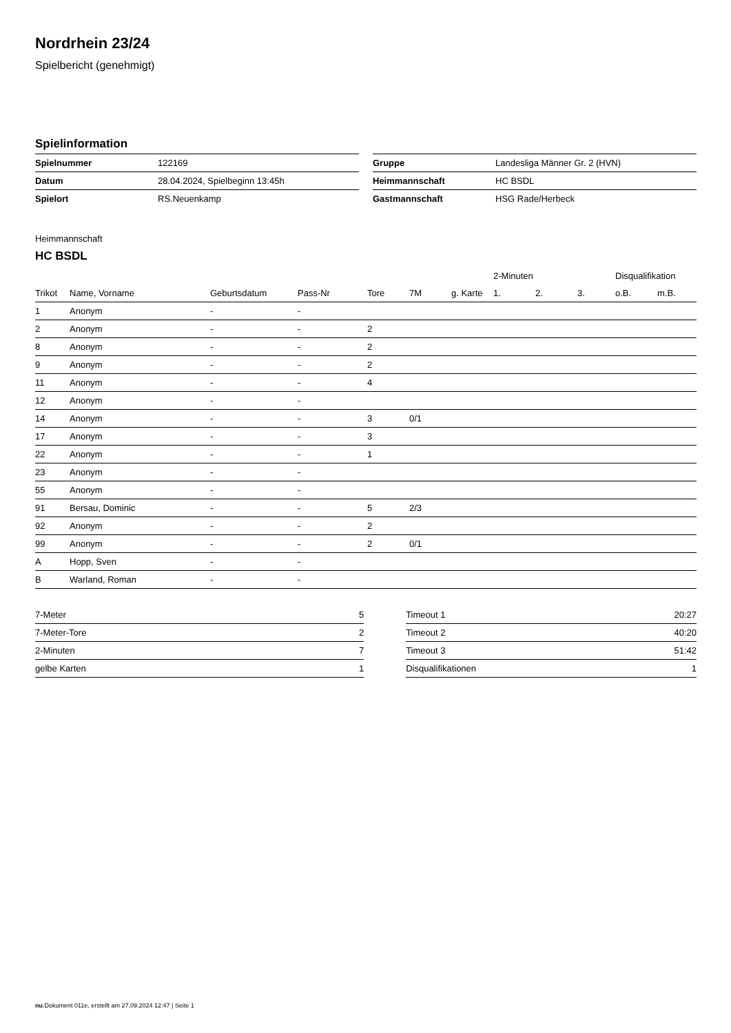Nordrhein 23/24
Spielbericht (genehmigt)
Spielinformation
| Spielnummer | 122169 |
| Datum | 28.04.2024, Spielbeginn 13:45h |
| Spielort | RS.Neuenkamp |
| Gruppe | Landesliga Männer Gr. 2 (HVN) |
| Heimmannschaft | HC BSDL |
| Gastmannschaft | HSG Rade/Herbeck |
Heimmannschaft
HC BSDL
| | | | | | | | 2-Minuten | | | Disqualifikation | |
| --- | --- | --- | --- | --- | --- | --- | --- | --- | --- | --- | --- |
| Trikot | Name, Vorname | Geburtsdatum | Pass-Nr | Tore | 7M | g. Karte | 1. | 2. | 3. | o.B. | m.B. |
| 1 | Anonym | - | - | | | | | | | | |
| 2 | Anonym | - | - | 2 | | | | | | | |
| 8 | Anonym | - | - | 2 | | | | | | | |
| 9 | Anonym | - | - | 2 | | | | | | | |
| 11 | Anonym | - | - | 4 | | | | | | | |
| 12 | Anonym | - | - | | | | | | | | |
| 14 | Anonym | - | - | 3 | 0/1 | | | | | | |
| 17 | Anonym | - | - | 3 | | | | | | | |
| 22 | Anonym | - | - | 1 | | | | | | | |
| 23 | Anonym | - | - | | | | | | | | |
| 55 | Anonym | - | - | | | | | | | | |
| 91 | Bersau, Dominic | - | - | 5 | 2/3 | | | | | | |
| 92 | Anonym | - | - | 2 | | | | | | | |
| 99 | Anonym | - | - | 2 | 0/1 | | | | | | |
| A | Hopp, Sven | - | - | | | | | | | | |
| B | Warland, Roman | - | - | | | | | | | | |
| 7-Meter | 5 |
| 7-Meter-Tore | 2 |
| 2-Minuten | 7 |
| gelbe Karten | 1 |
| Timeout 1 | 20:27 |
| Timeout 2 | 40:20 |
| Timeout 3 | 51:42 |
| Disqualifikationen | 1 |
nu.Dokument 011e, erstellt am 27.09.2024 12:47 | Seite 1